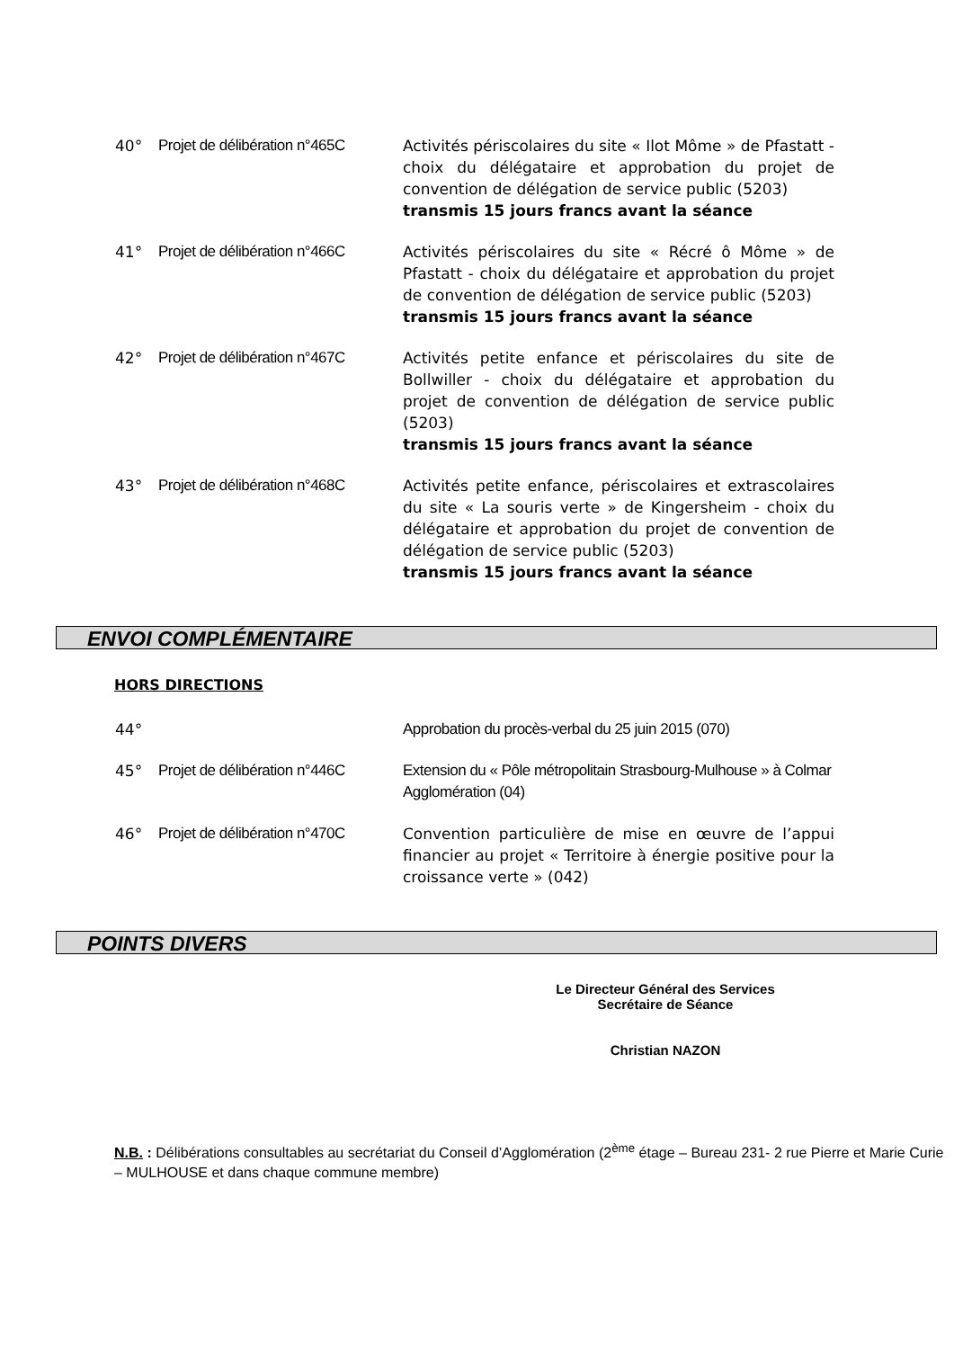40° Projet de délibération n°465C
Activités périscolaires du site « Ilot Môme » de Pfastatt - choix du délégataire et approbation du projet de convention de délégation de service public (5203)
transmis 15 jours francs avant la séance
41° Projet de délibération n°466C
Activités périscolaires du site « Récré ô Môme » de Pfastatt - choix du délégataire et approbation du projet de convention de délégation de service public (5203)
transmis 15 jours francs avant la séance
42° Projet de délibération n°467C
Activités petite enfance et périscolaires du site de Bollwiller - choix du délégataire et approbation du projet de convention de délégation de service public (5203)
transmis 15 jours francs avant la séance
43° Projet de délibération n°468C
Activités petite enfance, périscolaires et extrascolaires du site « La souris verte » de Kingersheim - choix du délégataire et approbation du projet de convention de délégation de service public (5203)
transmis 15 jours francs avant la séance
ENVOI COMPLÉMENTAIRE
HORS DIRECTIONS
44° Approbation du procès-verbal du 25 juin 2015 (070)
45° Projet de délibération n°446C
Extension du « Pôle métropolitain Strasbourg-Mulhouse » à Colmar Agglomération (04)
46° Projet de délibération n°470C
Convention particulière de mise en œuvre de l’appui financier au projet « Territoire à énergie positive pour la croissance verte » (042)
POINTS DIVERS
Le Directeur Général des Services
Secrétaire de Séance
Christian NAZON
N.B. : Délibérations consultables au secrétariat du Conseil d’Agglomération (2<sup>ème</sup> étage – Bureau 231- 2 rue Pierre et Marie Curie – MULHOUSE et dans chaque commune membre)